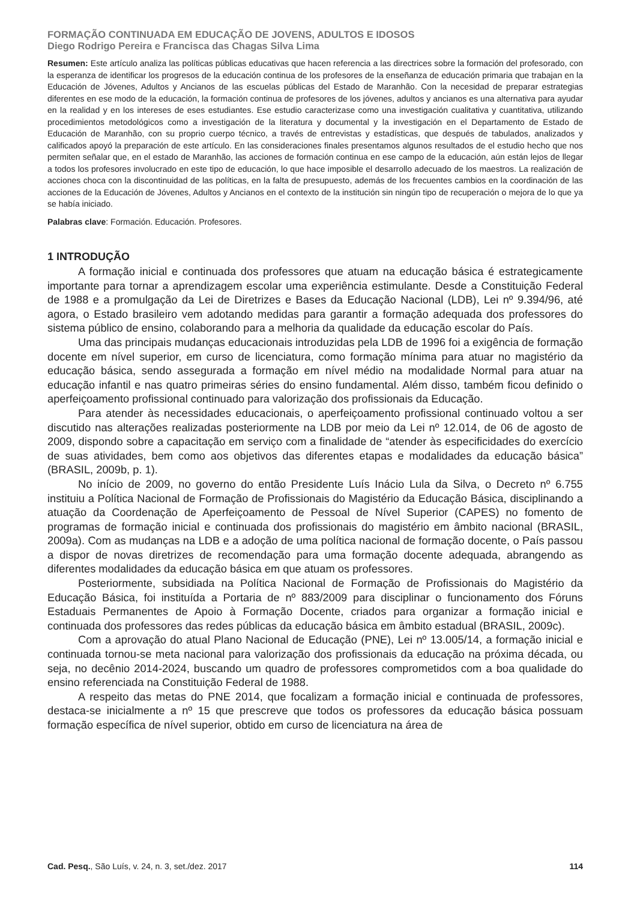FORMAÇÃO CONTINUADA EM EDUCAÇÃO DE JOVENS, ADULTOS E IDOSOS
Diego Rodrigo Pereira e Francisca das Chagas Silva Lima
Resumen: Este artículo analiza las políticas públicas educativas que hacen referencia a las directrices sobre la formación del profesorado, con la esperanza de identificar los progresos de la educación continua de los profesores de la enseñanza de educación primaria que trabajan en la Educación de Jóvenes, Adultos y Ancianos de las escuelas públicas del Estado de Maranhão. Con la necesidad de preparar estrategias diferentes en ese modo de la educación, la formación continua de profesores de los jóvenes, adultos y ancianos es una alternativa para ayudar en la realidad y en los intereses de eses estudiantes. Ese estudio caracterizase como una investigación cualitativa y cuantitativa, utilizando procedimientos metodológicos como a investigación de la literatura y documental y la investigación en el Departamento de Estado de Educación de Maranhão, con su proprio cuerpo técnico, a través de entrevistas y estadísticas, que después de tabulados, analizados y calificados apoyó la preparación de este artículo. En las consideraciones finales presentamos algunos resultados de el estudio hecho que nos permiten señalar que, en el estado de Maranhão, las acciones de formación continua en ese campo de la educación, aún están lejos de llegar a todos los profesores involucrado en este tipo de educación, lo que hace imposible el desarrollo adecuado de los maestros. La realización de acciones choca con la discontinuidad de las políticas, en la falta de presupuesto, además de los frecuentes cambios en la coordinación de las acciones de la Educación de Jóvenes, Adultos y Ancianos en el contexto de la institución sin ningún tipo de recuperación o mejora de lo que ya se había iniciado.
Palabras clave: Formación. Educación. Profesores.
1 INTRODUÇÃO
A formação inicial e continuada dos professores que atuam na educação básica é estrategicamente importante para tornar a aprendizagem escolar uma experiência estimulante. Desde a Constituição Federal de 1988 e a promulgação da Lei de Diretrizes e Bases da Educação Nacional (LDB), Lei nº 9.394/96, até agora, o Estado brasileiro vem adotando medidas para garantir a formação adequada dos professores do sistema público de ensino, colaborando para a melhoria da qualidade da educação escolar do País.
Uma das principais mudanças educacionais introduzidas pela LDB de 1996 foi a exigência de formação docente em nível superior, em curso de licenciatura, como formação mínima para atuar no magistério da educação básica, sendo assegurada a formação em nível médio na modalidade Normal para atuar na educação infantil e nas quatro primeiras séries do ensino fundamental. Além disso, também ficou definido o aperfeiçoamento profissional continuado para valorização dos profissionais da Educação.
Para atender às necessidades educacionais, o aperfeiçoamento profissional continuado voltou a ser discutido nas alterações realizadas posteriormente na LDB por meio da Lei nº 12.014, de 06 de agosto de 2009, dispondo sobre a capacitação em serviço com a finalidade de “atender às especificidades do exercício de suas atividades, bem como aos objetivos das diferentes etapas e modalidades da educação básica” (BRASIL, 2009b, p. 1).
No início de 2009, no governo do então Presidente Luís Inácio Lula da Silva, o Decreto nº 6.755 instituiu a Política Nacional de Formação de Profissionais do Magistério da Educação Básica, disciplinando a atuação da Coordenação de Aperfeiçoamento de Pessoal de Nível Superior (CAPES) no fomento de programas de formação inicial e continuada dos profissionais do magistério em âmbito nacional (BRASIL, 2009a). Com as mudanças na LDB e a adoção de uma política nacional de formação docente, o País passou a dispor de novas diretrizes de recomendação para uma formação docente adequada, abrangendo as diferentes modalidades da educação básica em que atuam os professores.
Posteriormente, subsidiada na Política Nacional de Formação de Profissionais do Magistério da Educação Básica, foi instituída a Portaria de nº 883/2009 para disciplinar o funcionamento dos Fóruns Estaduais Permanentes de Apoio à Formação Docente, criados para organizar a formação inicial e continuada dos professores das redes públicas da educação básica em âmbito estadual (BRASIL, 2009c).
Com a aprovação do atual Plano Nacional de Educação (PNE), Lei nº 13.005/14, a formação inicial e continuada tornou-se meta nacional para valorização dos profissionais da educação na próxima década, ou seja, no decênio 2014-2024, buscando um quadro de professores comprometidos com a boa qualidade do ensino referenciada na Constituição Federal de 1988.
A respeito das metas do PNE 2014, que focalizam a formação inicial e continuada de professores, destaca-se inicialmente a nº 15 que prescreve que todos os professores da educação básica possuam formação específica de nível superior, obtido em curso de licenciatura na área de
Cad. Pesq., São Luís, v. 24, n. 3, set./dez. 2017 114